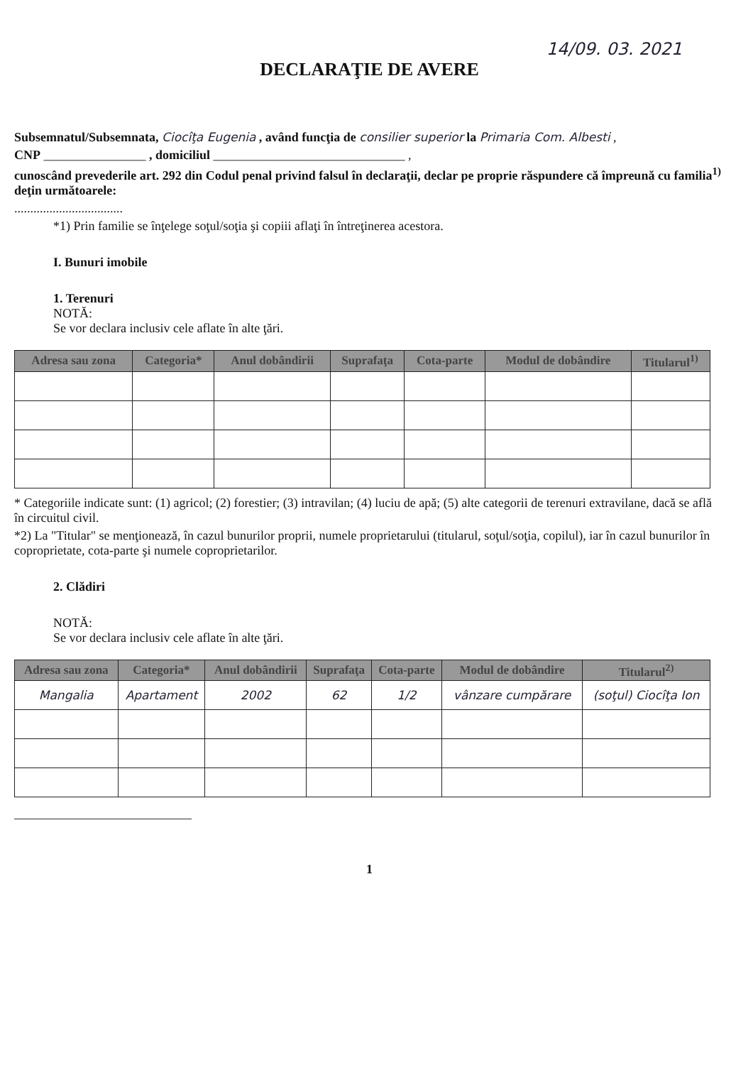14/09. 03. 2021
DECLARAŢIE DE AVERE
Subsemnatul/Subsemnata, Ciocîţa Eugenia , având funcţia de consilier superior la Primaria Com. Albesti ,
CNP ________________ , domiciliul ______________________________ ,
cunoscând prevederile art. 292 din Codul penal privind falsul în declaraţii, declar pe proprie răspundere că împreună cu familia<sup>1)</sup> deţin următoarele:
..................................
*1) Prin familie se înţelege soţul/soţia şi copiii aflaţi în întreţinerea acestora.
I. Bunuri imobile
1. Terenuri
NOTĂ:
Se vor declara inclusiv cele aflate în alte ţări.
| Adresa sau zona | Categoria* | Anul dobândirii | Suprafaţa | Cota-parte | Modul de dobândire | Titularul<sup>1)</sup> |
| --- | --- | --- | --- | --- | --- | --- |
* Categoriile indicate sunt: (1) agricol; (2) forestier; (3) intravilan; (4) luciu de apă; (5) alte categorii de terenuri extravilane, dacă se află în circuitul civil.
*2) La "Titular" se menţionează, în cazul bunurilor proprii, numele proprietarului (titularul, soţul/soţia, copilul), iar în cazul bunurilor în coproprietate, cota-parte şi numele coproprietarilor.
2. Clădiri
NOTĂ:
Se vor declara inclusiv cele aflate în alte ţări.
| Adresa sau zona | Categoria* | Anul dobândirii | Suprafaţa | Cota-parte | Modul de dobândire | Titularul<sup>2)</sup> |
| --- | --- | --- | --- | --- | --- | --- |
| Mangalia | Apartament | 2002 | 62 | 1/2 | vânzare cumpărare | (soţul) Ciocîţa Ion |
1